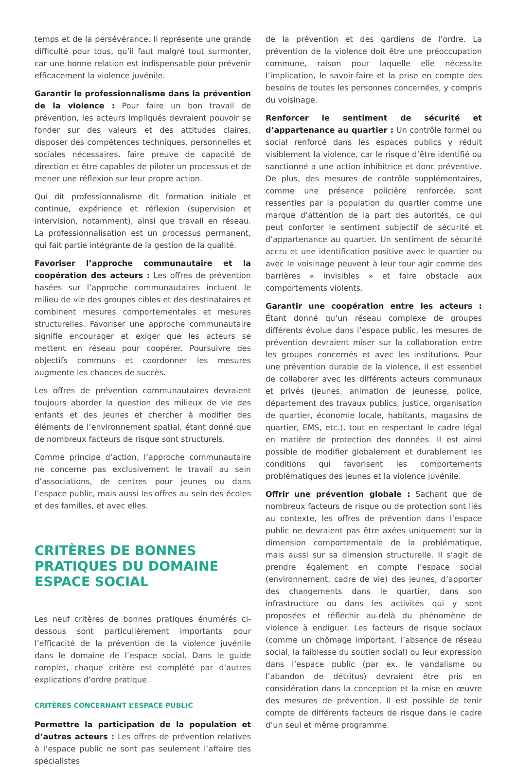temps et de la persévérance. Il représente une grande difficulté pour tous, qu’il faut malgré tout surmonter, car une bonne relation est indispensable pour prévenir efficacement la violence juvénile.
Garantir le professionnalisme dans la prévention de la violence : Pour faire un bon travail de prévention, les acteurs impliqués devraient pouvoir se fonder sur des valeurs et des attitudes claires, disposer des compétences techniques, personnelles et sociales nécessaires, faire preuve de capacité de direction et être capables de piloter un processus et de mener une réflexion sur leur propre action.
Qui dit professionnalisme dit formation initiale et continue, expérience et réflexion (supervision et intervision, notamment), ainsi que travail en réseau. La professionnalisation est un processus permanent, qui fait partie intégrante de la gestion de la qualité.
Favoriser l’approche communautaire et la coopération des acteurs : Les offres de prévention basées sur l’approche communautaires incluent le milieu de vie des groupes cibles et des destinataires et combinent mesures comportementales et mesures structurelles. Favoriser une approche communautaire signifie encourager et exiger que les acteurs se mettent en réseau pour coopérer. Poursuivre des objectifs communs et coordonner les mesures augmente les chances de succès.
Les offres de prévention communautaires devraient toujours aborder la question des milieux de vie des enfants et des jeunes et chercher à modifier des éléments de l’environnement spatial, étant donné que de nombreux facteurs de risque sont structurels.
Comme principe d’action, l’approche communautaire ne concerne pas exclusivement le travail au sein d’associations, de centres pour jeunes ou dans l’espace public, mais aussi les offres au sein des écoles et des familles, et avec elles.
CRITÈRES DE BONNES PRATIQUES DU DOMAINE ESPACE SOCIAL
Les neuf critères de bonnes pratiques énumérés ci-dessous sont particulièrement importants pour l’efficacité de la prévention de la violence juvénile dans le domaine de l’espace social. Dans le guide complet, chaque critère est complété par d’autres explications d’ordre pratique.
CRITÈRES CONCERNANT L’ESPACE PUBLIC
Permettre la participation de la population et d’autres acteurs : Les offres de prévention relatives à l’espace public ne sont pas seulement l’affaire des spécialistes
de la prévention et des gardiens de l’ordre. La prévention de la violence doit être une préoccupation commune, raison pour laquelle elle nécessite l’implication, le savoir-faire et la prise en compte des besoins de toutes les personnes concernées, y compris du voisinage.
Renforcer le sentiment de sécurité et d’appartenance au quartier : Un contrôle formel ou social renforcé dans les espaces publics y réduit visiblement la violence, car le risque d’être identifié ou sanctionné a une action inhibitrice et donc préventive. De plus, des mesures de contrôle supplémentaires, comme une présence policière renforcée, sont ressenties par la population du quartier comme une marque d’attention de la part des autorités, ce qui peut conforter le sentiment subjectif de sécurité et d’appartenance au quartier. Un sentiment de sécurité accru et une identification positive avec le quartier ou avec le voisinage peuvent à leur tour agir comme des barrières « invisibles » et faire obstacle aux comportements violents.
Garantir une coopération entre les acteurs : Étant donné qu’un réseau complexe de groupes différents évolue dans l’espace public, les mesures de prévention devraient miser sur la collaboration entre les groupes concernés et avec les institutions. Pour une prévention durable de la violence, il est essentiel de collaborer avec les différents acteurs communaux et privés (jeunes, animation de jeunesse, police, département des travaux publics, justice, organisation de quartier, économie locale, habitants, magasins de quartier, EMS, etc.), tout en respectant le cadre légal en matière de protection des données. Il est ainsi possible de modifier globalement et durablement les conditions qui favorisent les comportements problématiques des jeunes et la violence juvénile.
Offrir une prévention globale : Sachant que de nombreux facteurs de risque ou de protection sont liés au contexte, les offres de prévention dans l’espace public ne devraient pas être axées uniquement sur la dimension comportementale de la problématique, mais aussi sur sa dimension structurelle. Il s’agit de prendre également en compte l’espace social (environnement, cadre de vie) des jeunes, d’apporter des changements dans le quartier, dans son infrastructure ou dans les activités qui y sont proposées et réfléchir au-delà du phénomène de violence à endiguer. Les facteurs de risque sociaux (comme un chômage important, l’absence de réseau social, la faiblesse du soutien social) ou leur expression dans l’espace public (par ex. le vandalisme ou l’abandon de détritus) devraient être pris en considération dans la conception et la mise en œuvre des mesures de prévention. Il est possible de tenir compte de différents facteurs de risque dans le cadre d’un seul et même programme.